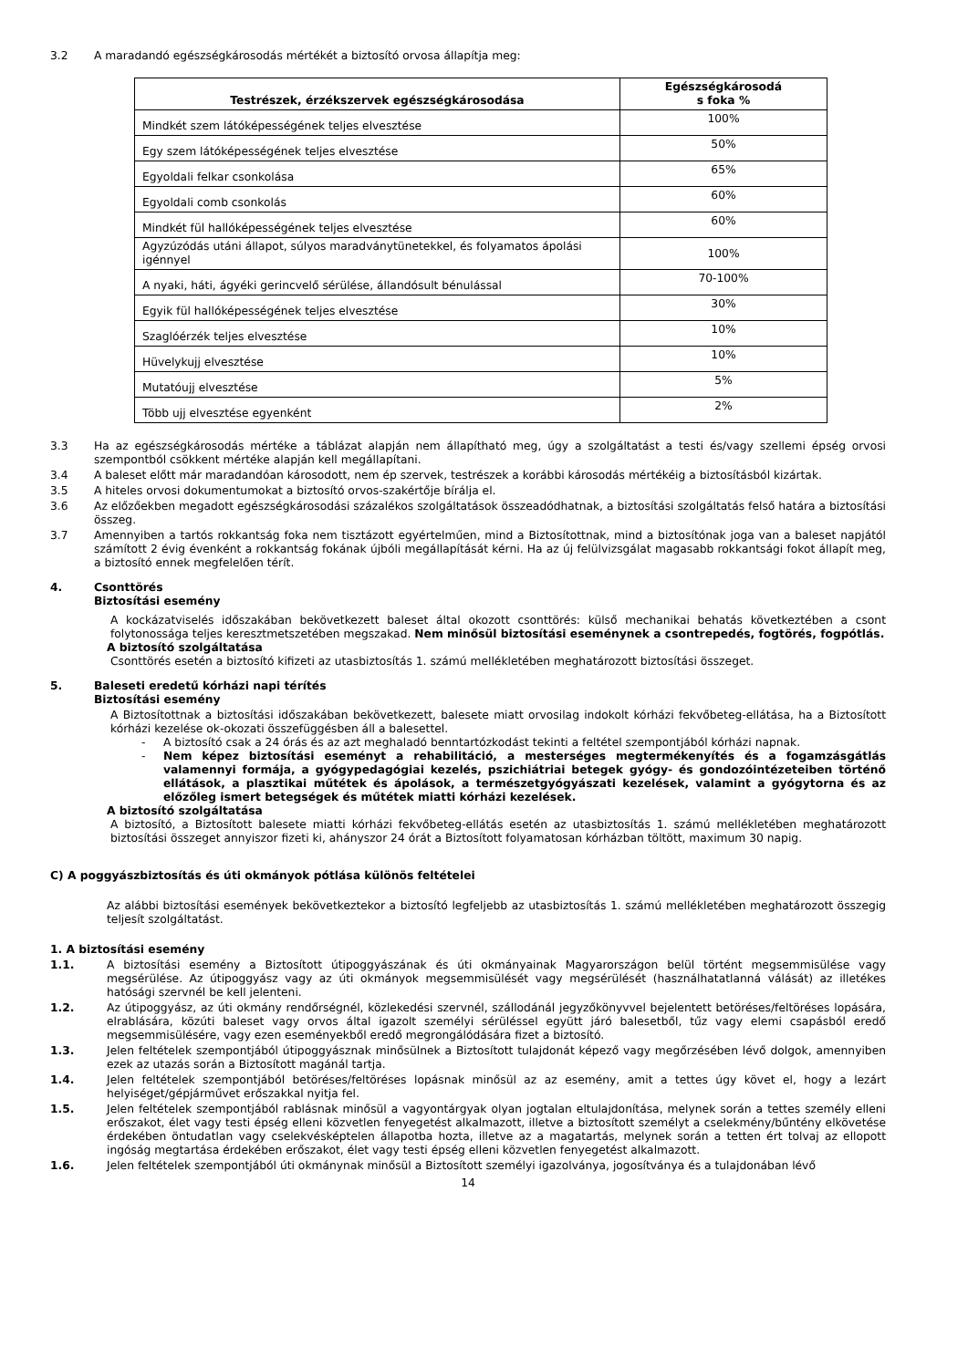3.2 A maradandó egészségkárosodás mértékét a biztosító orvosa állapítja meg:
| Testrészek, érzékszervek egészségkárosodása | Egészségkárosodá s foka % |
| --- | --- |
| Mindkét szem látóképességének teljes elvesztése | 100% |
| Egy szem látóképességének teljes elvesztése | 50% |
| Egyoldali felkar csonkolása | 65% |
| Egyoldali comb csonkolás | 60% |
| Mindkét fül hallóképességének teljes elvesztése | 60% |
| Agyzúzódás utáni állapot, súlyos maradványtünetekkel, és folyamatos ápolási igénnyel | 100% |
| A nyaki, háti, ágyéki gerincvelő sérülése, állandósult bénulással | 70-100% |
| Egyik fül hallóképességének teljes elvesztése | 30% |
| Szaglóérzék teljes elvesztése | 10% |
| Hüvelykujj elvesztése | 10% |
| Mutatóujj elvesztése | 5% |
| Több ujj elvesztése egyenként | 2% |
3.3 Ha az egészségkárosodás mértéke a táblázat alapján nem állapítható meg, úgy a szolgáltatást a testi és/vagy szellemi épség orvosi szempontból csökkent mértéke alapján kell megállapítani.
3.4 A baleset előtt már maradandóan károsodott, nem ép szervek, testrészek a korábbi károsodás mértékéig a biztosításból kizártak.
3.5 A hiteles orvosi dokumentumokat a biztosító orvos-szakértője bírálja el.
3.6 Az előzőekben megadott egészségkárosodási százalékos szolgáltatások összeadódhatnak, a biztosítási szolgáltatás felső határa a biztosítási összeg.
3.7 Amennyiben a tartós rokkantság foka nem tisztázott egyértelműen, mind a Biztosítottnak, mind a biztosítónak joga van a baleset napjától számított 2 évig évenként a rokkantság fokának újbóli megállapítását kérni. Ha az új felülvizsgálat magasabb rokkantsági fokot állapít meg, a biztosító ennek megfelelően térít.
4. Csonttörés
Biztosítási esemény
A kockázatviselés időszakában bekövetkezett baleset által okozott csonttörés: külső mechanikai behatás következtében a csont folytonossága teljes keresztmetszetében megszakad. Nem minősül biztosítási eseménynek a csontrepedés, fogtörés, fogpótlás.
A biztosító szolgáltatása
Csonttörés esetén a biztosító kifizeti az utasbiztosítás 1. számú mellékletében meghatározott biztosítási összeget.
5. Baleseti eredetű kórházi napi térítés
Biztosítási esemény
A Biztosítottnak a biztosítási időszakában bekövetkezett, balesete miatt orvosilag indokolt kórházi fekvőbeteg-ellátása, ha a Biztosított kórházi kezelése ok-okozati összefüggésben áll a balesettel.
- A biztosító csak a 24 órás és az azt meghaladó benntartózkodást tekinti a feltétel szempontjából kórházi napnak.
- Nem képez biztosítási eseményt a rehabilitáció, a mesterséges megtermékenyítés és a fogamzásgátlás valamennyi formája, a gyógypedagógiai kezelés, pszichiátriai betegek gyógy- és gondozóintézeteiben történő ellátások, a plasztikai műtétek és ápolások, a természetgyógyászati kezelések, valamint a gyógytorna és az előzőleg ismert betegségek és műtétek miatti kórházi kezelések.
A biztosító szolgáltatása
A biztosító, a Biztosított balesete miatti kórházi fekvőbeteg-ellátás esetén az utasbiztosítás 1. számú mellékletében meghatározott biztosítási összeget annyiszor fizeti ki, ahányszor 24 órát a Biztosított folyamatosan kórházban töltött, maximum 30 napig.
C) A poggyászbiztosítás és úti okmányok pótlása különös feltételei
Az alábbi biztosítási események bekövetkeztekor a biztosító legfeljebb az utasbiztosítás 1. számú mellékletében meghatározott összegig teljesít szolgáltatást.
1. A biztosítási esemény
1.1. A biztosítási esemény a Biztosított útipoggyászának és úti okmányainak Magyarországon belül történt megsemmisülése vagy megsérülése. Az útipoggyász vagy az úti okmányok megsemmisülését vagy megsérülését (használhatatlanná válását) az illetékes hatósági szervnél be kell jelenteni.
1.2. Az útipoggyász, az úti okmány rendőrségnél, közlekedési szervnél, szállodánál jegyzőkönyvvel bejelentett betöréses/feltöréses lopására, elrablására, közúti baleset vagy orvos által igazolt személyi sérüléssel együtt járó balesetből, tűz vagy elemi csapásból eredő megsemmisülésére, vagy ezen eseményekből eredő megrongálódására fizet a biztosító.
1.3. Jelen feltételek szempontjából útipoggyásznak minősülnek a Biztosított tulajdonát képező vagy megőrzésében lévő dolgok, amennyiben ezek az utazás során a Biztosított magánál tartja.
1.4. Jelen feltételek szempontjából betöréses/feltöréses lopásnak minősül az az esemény, amit a tettes úgy követ el, hogy a lezárt helyiséget/gépjárművet erőszakkal nyitja fel.
1.5. Jelen feltételek szempontjából rablásnak minősül a vagyontárgyak olyan jogtalan eltulajdonítása, melynek során a tettes személy elleni erőszakot, élet vagy testi épség elleni közvetlen fenyegetést alkalmazott, illetve a biztosított személyt a cselekmény/bűntény elkövetése érdekében öntudatlan vagy cselekvésképtelen állapotba hozta, illetve az a magatartás, melynek során a tetten ért tolvaj az ellopott ingóság megtartása érdekében erőszakot, élet vagy testi épség elleni közvetlen fenyegetést alkalmazott.
1.6. Jelen feltételek szempontjából úti okmánynak minősül a Biztosított személyi igazolványa, jogosítványa és a tulajdonában lévő
14